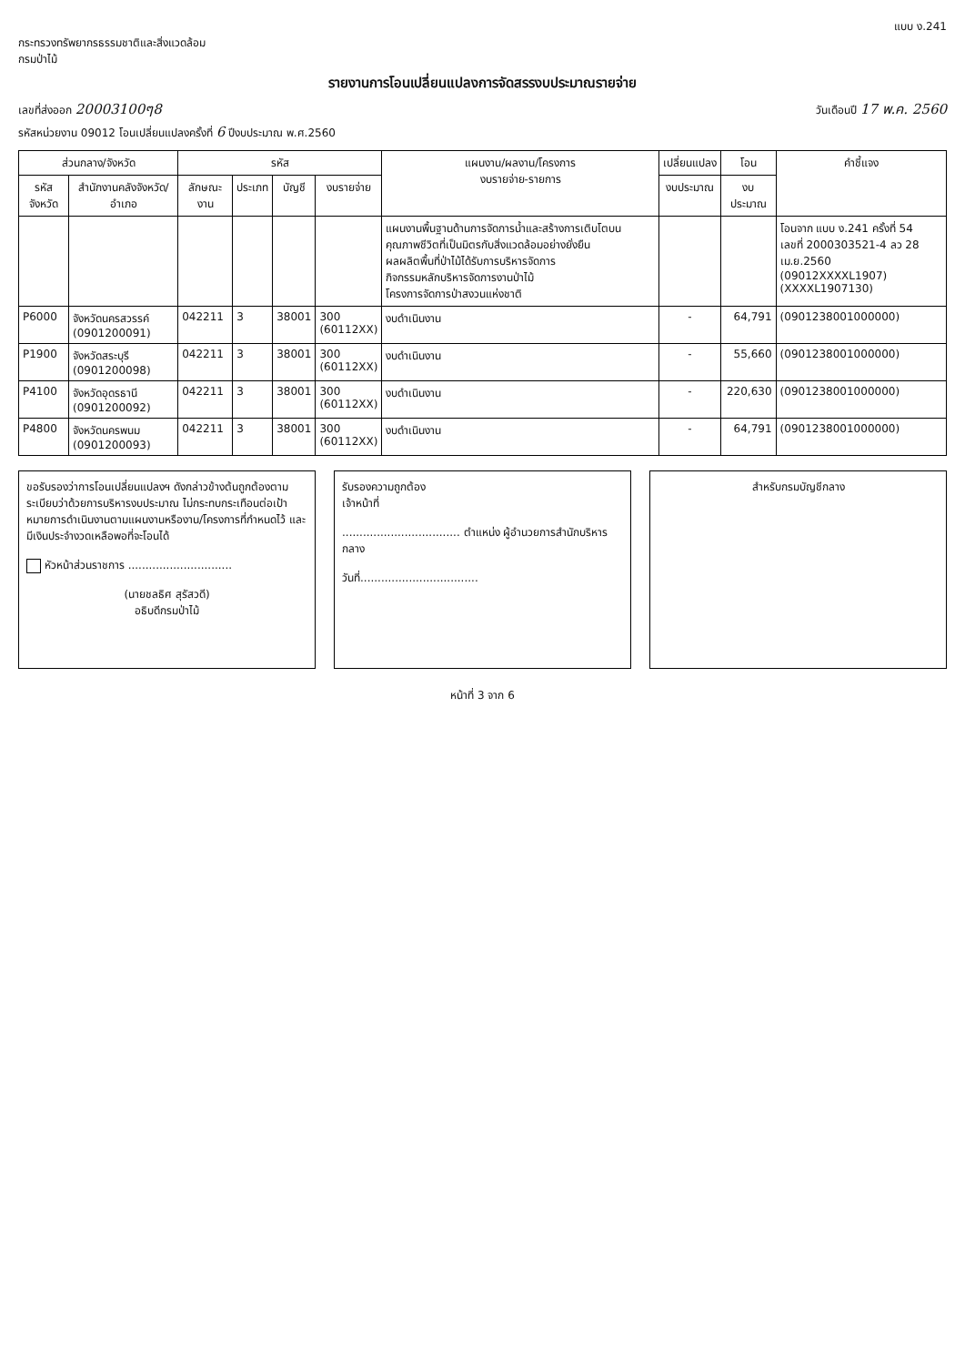แบบ ง.241
กระทรวงทรัพยากรธรรมชาติและสิ่งแวดล้อม
กรมป่าไม้
รายงานการโอนเปลี่ยนแปลงการจัดสรรงบประมาณรายจ่าย
เลขที่ส่งออก 20003100ๆ8 วันเดือนปี 17 พ.ค. 2560
รหัสหน่วยงาน 09012 โอนเปลี่ยนแปลงครั้งที่ 6 ปีงบประมาณ พ.ศ.2560
| ส่วนกลาง/จังหวัด | | รหัส | | | | แผนงาน/ผลงาน/โครงการ งบรายจ่าย-รายการ | เปลี่ยนแปลง | โอน | คำชี้แจง |
| --- | --- | --- | --- | --- | --- | --- | --- | --- | --- |
| รหัสจังหวัด | สำนักงานคลังจังหวัด/อำเภอ | ลักษณะงาน | ประเภท | บัญชี | งบรายจ่าย | | งบประมาณ | งบประมาณ | |
| | | | | | | แผนงานพื้นฐานด้านการจัดการน้ำและสร้างการเติบโตบนคุณภาพชีวิตที่เป็นมิตรกับสิ่งแวดล้อมอย่างยั่งยืน ผลผลิตพื้นที่ป่าไม้ได้รับการบริหารจัดการ กิจกรรมหลักบริหารจัดการงานป่าไม้ โครงการจัดการป่าสงวนแห่งชาติ | | | โอนจาก แบบ ง.241 ครั้งที่ 54 เลขที่ 2000303521-4 ลว 28 เม.ย.2560 (09012XXXXL1907) (XXXXL1907130) |
| P6000 | จังหวัดนครสวรรค์ (0901200091) | 042211 | 3 | 38001 | 300 (60112XX) | งบดำเนินงาน | - | 64,791 | (0901238001000000) |
| P1900 | จังหวัดสระบุรี (0901200098) | 042211 | 3 | 38001 | 300 (60112XX) | งบดำเนินงาน | - | 55,660 | (0901238001000000) |
| P4100 | จังหวัดอุดรธานี (0901200092) | 042211 | 3 | 38001 | 300 (60112XX) | งบดำเนินงาน | - | 220,630 | (0901238001000000) |
| P4800 | จังหวัดนครพนม (0901200093) | 042211 | 3 | 38001 | 300 (60112XX) | งบดำเนินงาน | - | 64,791 | (0901238001000000) |
ขอรับรองว่าการโอนเปลี่ยนแปลงฯ ดังกล่าวข้างต้นถูกต้องตามระเบียบว่าด้วยการบริหารงบประมาณ ไม่กระทบกระเทือนต่อเป้าหมายการดำเนินงานตามแผนงานหรืองาน/โครงการที่กำหนดไว้ และมีเงินประจำงวดเหลือพอที่จะโอนได้
หัวหน้าส่วนราชการ ..............................
(นายชลธิศ สุรัสวดี)
อธิบดีกรมป่าไม้
รับรองความถูกต้อง
เจ้าหน้าที่
.................................. ตำแหน่ง ผู้อำนวยการสำนักบริหารกลาง
วันที่..................................
สำหรับกรมบัญชีกลาง
หน้าที่ 3 จาก 6